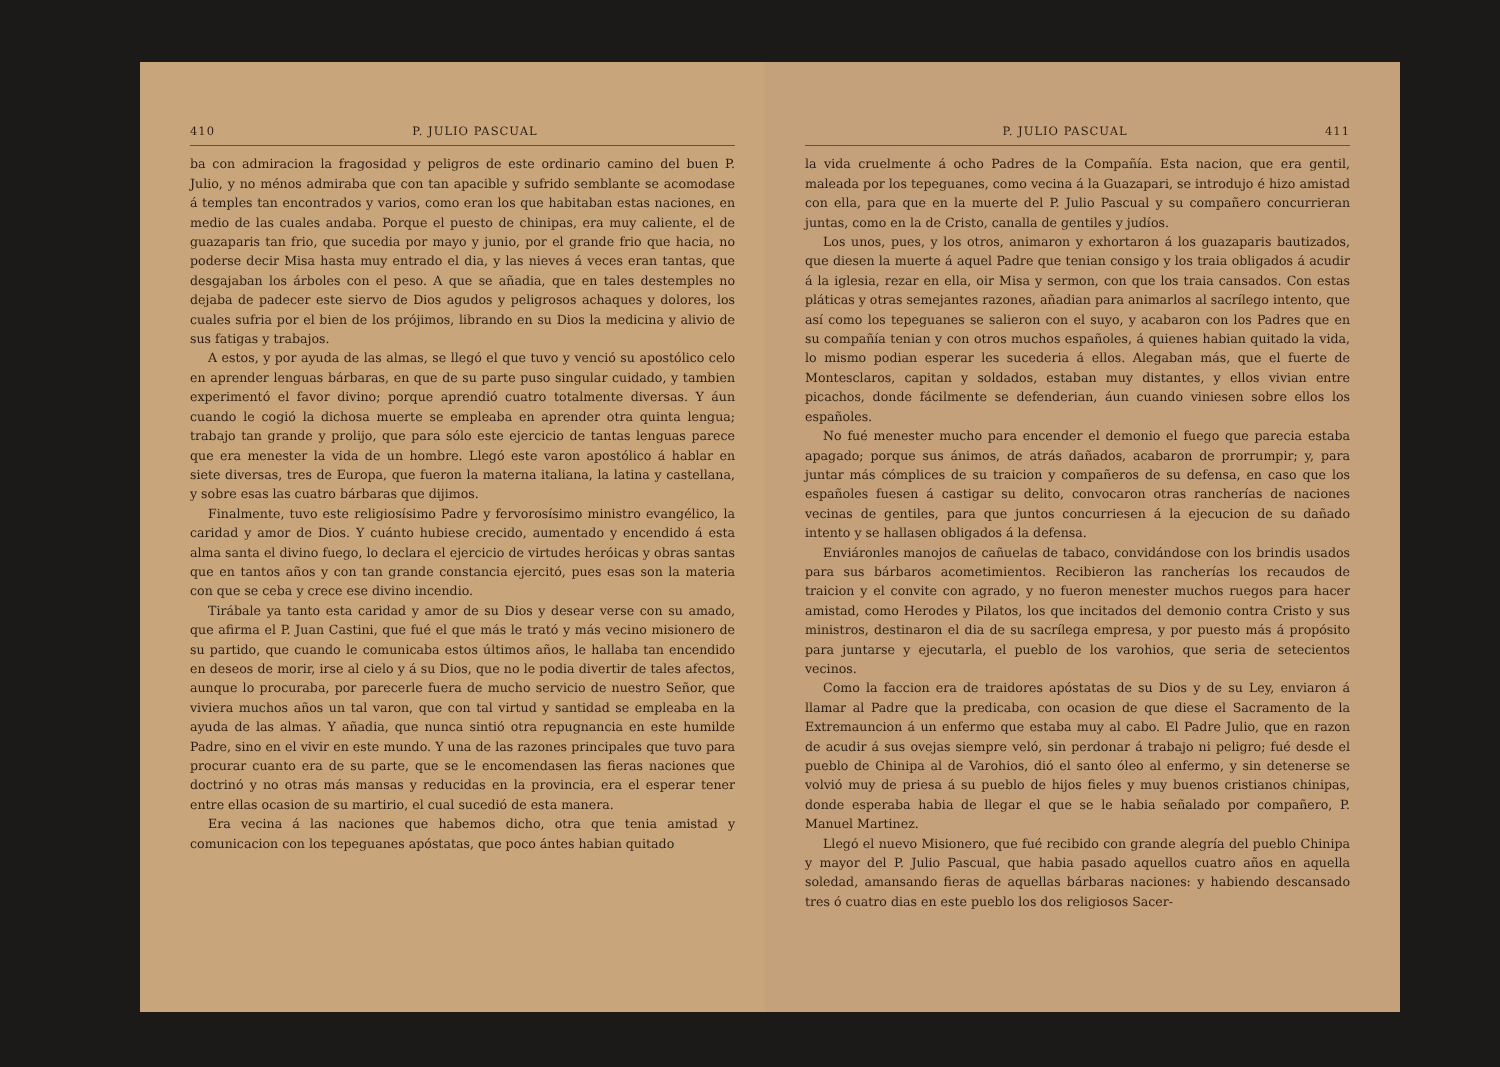410 P. JULIO PASCUAL
ba con admiracion la fragosidad y peligros de este ordinario camino del buen P. Julio, y no ménos admiraba que con tan apacible y sufrido semblante se acomodase á temples tan encontrados y varios, como eran los que habitaban estas naciones, en medio de las cuales andaba. Porque el puesto de chinipas, era muy caliente, el de guazaparis tan frio, que sucedia por mayo y junio, por el grande frio que hacia, no poderse decir Misa hasta muy entrado el dia, y las nieves á veces eran tantas, que desgajaban los árboles con el peso. A que se añadia, que en tales destemples no dejaba de padecer este siervo de Dios agudos y peligrosos achaques y dolores, los cuales sufria por el bien de los prójimos, librando en su Dios la medicina y alivio de sus fatigas y trabajos.
A estos, y por ayuda de las almas, se llegó el que tuvo y venció su apostólico celo en aprender lenguas bárbaras, en que de su parte puso singular cuidado, y tambien experimentó el favor divino; porque aprendió cuatro totalmente diversas. Y áun cuando le cogió la dichosa muerte se empleaba en aprender otra quinta lengua; trabajo tan grande y prolijo, que para sólo este ejercicio de tantas lenguas parece que era menester la vida de un hombre. Llegó este varon apostólico á hablar en siete diversas, tres de Europa, que fueron la materna italiana, la latina y castellana, y sobre esas las cuatro bárbaras que dijimos.
Finalmente, tuvo este religiosísimo Padre y fervorosísimo ministro evangélico, la caridad y amor de Dios. Y cuánto hubiese crecido, aumentado y encendido á esta alma santa el divino fuego, lo declara el ejercicio de virtudes heróicas y obras santas que en tantos años y con tan grande constancia ejercitó, pues esas son la materia con que se ceba y crece ese divino incendio.
Tirábale ya tanto esta caridad y amor de su Dios y desear verse con su amado, que afirma el P. Juan Castini, que fué el que más le trató y más vecino misionero de su partido, que cuando le comunicaba estos últimos años, le hallaba tan encendido en deseos de morir, irse al cielo y á su Dios, que no le podia divertir de tales afectos, aunque lo procuraba, por parecerle fuera de mucho servicio de nuestro Señor, que viviera muchos años un tal varon, que con tal virtud y santidad se empleaba en la ayuda de las almas. Y añadia, que nunca sintió otra repugnancia en este humilde Padre, sino en el vivir en este mundo. Y una de las razones principales que tuvo para procurar cuanto era de su parte, que se le encomendasen las fieras naciones que doctrinó y no otras más mansas y reducidas en la provincia, era el esperar tener entre ellas ocasion de su martirio, el cual sucedió de esta manera.
Era vecina á las naciones que habemos dicho, otra que tenia amistad y comunicacion con los tepeguanes apóstatas, que poco ántes habian quitado
P. JULIO PASCUAL 411
la vida cruelmente á ocho Padres de la Compañía. Esta nacion, que era gentil, maleada por los tepeguanes, como vecina á la Guazapari, se introdujo é hizo amistad con ella, para que en la muerte del P. Julio Pascual y su compañero concurrieran juntas, como en la de Cristo, canalla de gentiles y judíos.
Los unos, pues, y los otros, animaron y exhortaron á los guazaparis bautizados, que diesen la muerte á aquel Padre que tenian consigo y los traia obligados á acudir á la iglesia, rezar en ella, oir Misa y sermon, con que los traia cansados. Con estas pláticas y otras semejantes razones, añadian para animarlos al sacrílego intento, que así como los tepeguanes se salieron con el suyo, y acabaron con los Padres que en su compañía tenian y con otros muchos españoles, á quienes habian quitado la vida, lo mismo podian esperar les sucederia á ellos. Alegaban más, que el fuerte de Montesclaros, capitan y soldados, estaban muy distantes, y ellos vivian entre picachos, donde fácilmente se defenderian, áun cuando viniesen sobre ellos los españoles.
No fué menester mucho para encender el demonio el fuego que parecia estaba apagado; porque sus ánimos, de atrás dañados, acabaron de prorrumpir; y, para juntar más cómplices de su traicion y compañeros de su defensa, en caso que los españoles fuesen á castigar su delito, convocaron otras rancherías de naciones vecinas de gentiles, para que juntos concurriesen á la ejecucion de su dañado intento y se hallasen obligados á la defensa.
Enviáronles manojos de cañuelas de tabaco, convidándose con los brindis usados para sus bárbaros acometimientos. Recibieron las rancherías los recaudos de traicion y el convite con agrado, y no fueron menester muchos ruegos para hacer amistad, como Herodes y Pilatos, los que incitados del demonio contra Cristo y sus ministros, destinaron el dia de su sacrílega empresa, y por puesto más á propósito para juntarse y ejecutarla, el pueblo de los varohios, que seria de setecientos vecinos.
Como la faccion era de traidores apóstatas de su Dios y de su Ley, enviaron á llamar al Padre que la predicaba, con ocasion de que diese el Sacramento de la Extremauncion á un enfermo que estaba muy al cabo. El Padre Julio, que en razon de acudir á sus ovejas siempre veló, sin perdonar á trabajo ni peligro; fué desde el pueblo de Chinipa al de Varohios, dió el santo óleo al enfermo, y sin detenerse se volvió muy de priesa á su pueblo de hijos fieles y muy buenos cristianos chinipas, donde esperaba habia de llegar el que se le habia señalado por compañero, P. Manuel Martinez.
Llegó el nuevo Misionero, que fué recibido con grande alegría del pueblo Chinipa y mayor del P. Julio Pascual, que habia pasado aquellos cuatro años en aquella soledad, amansando fieras de aquellas bárbaras naciones: y habiendo descansado tres ó cuatro dias en este pueblo los dos religiosos Sacer-